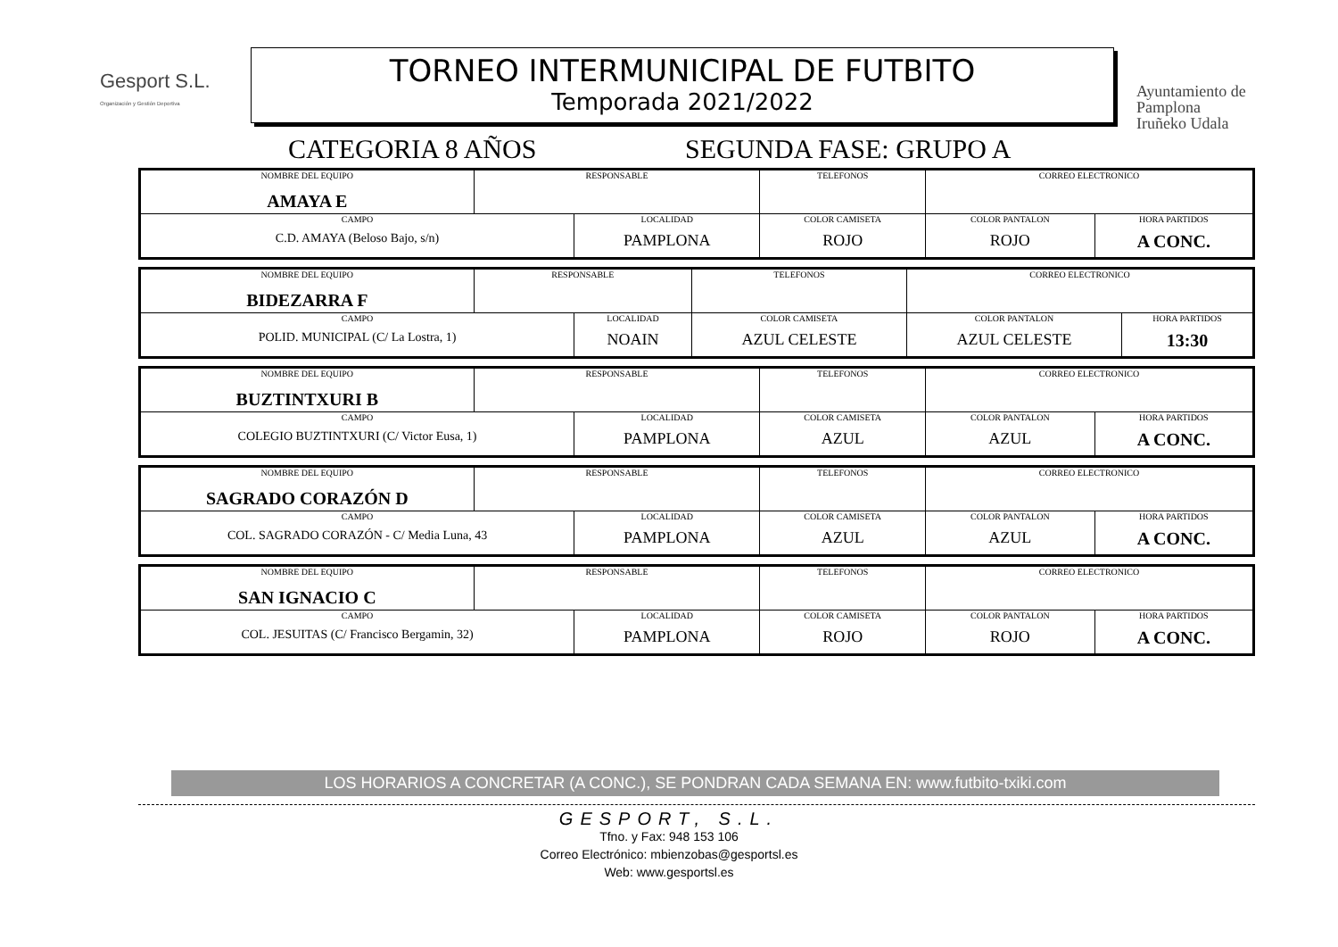Gesport S.L.
Organización y Gestión Deportiva
TORNEO INTERMUNICIPAL DE FUTBITO
Temporada 2021/2022
CATEGORIA 8 AÑOS SEGUNDA FASE: GRUPO A
Ayuntamiento de
Pamplona
Iruñeko Udala
| NOMBRE DEL EQUIPO AMAYA E | RESPONSABLE | | TELEFONOS | CORREO ELECTRONICO | |
| CAMPO C.D. AMAYA (Beloso Bajo, s/n) | | LOCALIDAD PAMPLONA | COLOR CAMISETA ROJO | COLOR PANTALON ROJO | HORA PARTIDOS A CONC. |
| NOMBRE DEL EQUIPO BIDEZARRA F | RESPONSABLE | | TELEFONOS | CORREO ELECTRONICO | |
| CAMPO POLID. MUNICIPAL (C/ La Lostra, 1) | | LOCALIDAD NOAIN | COLOR CAMISETA AZUL CELESTE | COLOR PANTALON AZUL CELESTE | HORA PARTIDOS 13:30 |
| NOMBRE DEL EQUIPO BUZTINTXURI B | RESPONSABLE | | TELEFONOS | CORREO ELECTRONICO | |
| CAMPO COLEGIO BUZTINTXURI (C/ Victor Eusa, 1) | | LOCALIDAD PAMPLONA | COLOR CAMISETA AZUL | COLOR PANTALON AZUL | HORA PARTIDOS A CONC. |
| NOMBRE DEL EQUIPO SAGRADO CORAZÓN D | RESPONSABLE | | TELEFONOS | CORREO ELECTRONICO | |
| CAMPO COL. SAGRADO CORAZÓN - C/ Media Luna, 43 | | LOCALIDAD PAMPLONA | COLOR CAMISETA AZUL | COLOR PANTALON AZUL | HORA PARTIDOS A CONC. |
| NOMBRE DEL EQUIPO SAN IGNACIO C | RESPONSABLE | | TELEFONOS | CORREO ELECTRONICO | |
| CAMPO COL. JESUITAS (C/ Francisco Bergamin, 32) | | LOCALIDAD PAMPLONA | COLOR CAMISETA ROJO | COLOR PANTALON ROJO | HORA PARTIDOS A CONC. |
LOS HORARIOS A CONCRETAR (A CONC.), SE PONDRAN CADA SEMANA EN: www.futbito-txiki.com
GESPORT, S.L.
Tfno. y Fax: 948 153 106
Correo Electrónico: mbienzobas@gesportsl.es
Web: www.gesportsl.es